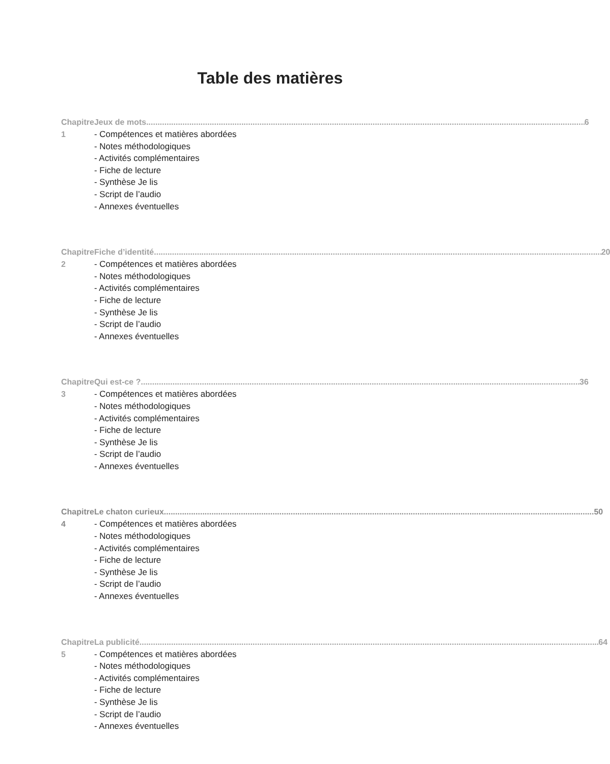Table des matières
Chapitre 1 Jeux de mots 6
- Compétences et matières abordées
- Notes méthodologiques
- Activités complémentaires
- Fiche de lecture
- Synthèse Je lis
- Script de l’audio
- Annexes éventuelles
Chapitre 2 Fiche d’identité 20
- Compétences et matières abordées
- Notes méthodologiques
- Activités complémentaires
- Fiche de lecture
- Synthèse Je lis
- Script de l’audio
- Annexes éventuelles
Chapitre 3 Qui est-ce ? 36
- Compétences et matières abordées
- Notes méthodologiques
- Activités complémentaires
- Fiche de lecture
- Synthèse Je lis
- Script de l’audio
- Annexes éventuelles
Chapitre 4 Le chaton curieux 50
- Compétences et matières abordées
- Notes méthodologiques
- Activités complémentaires
- Fiche de lecture
- Synthèse Je lis
- Script de l’audio
- Annexes éventuelles
Chapitre 5 La publicité 64
- Compétences et matières abordées
- Notes méthodologiques
- Activités complémentaires
- Fiche de lecture
- Synthèse Je lis
- Script de l’audio
- Annexes éventuelles